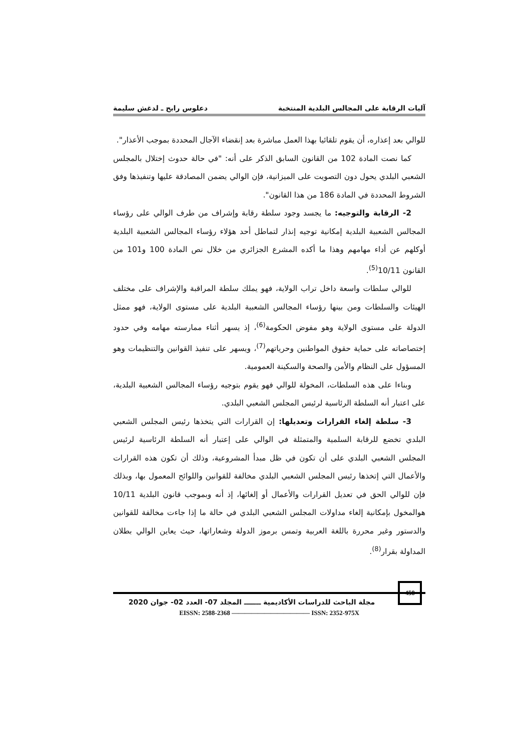آليات الرقابة على المجالس البلدية المنتخبة دعلوس رابح ـ لدغش سليمة
للوالي بعد إعذاره، أن يقوم تلقائيا بهذا العمل مباشرة بعد إنقضاء الآجال المحددة بموجب الأعذار".
كما نصت المادة 102 من القانون السابق الذكر على أنه: "في حالة حدوث إختلال بالمجلس الشعبي البلدي يحول دون التصويت على الميزانية، فإن الوالي يضمن المصادقة عليها وتنفيذها وفق الشروط المحددة في المادة 186 من هذا القانون".
2- الرقابة والتوجيه: ما يجسد وجود سلطة رقابة وإشراف من طرف الوالي على رؤساء المجالس الشعبية البلدية إمكانية توجيه إنذار لتماطل أحد هؤلاء رؤساء المجالس الشعبية البلدية أوكلهم عن أداء مهامهم وهذا ما أكده المشرع الجزائري من خلال نص المادة 100 و101 من القانون 10/11<sup>(5)</sup>.
للوالي سلطات واسعة داخل تراب الولاية، فهو يملك سلطة المراقبة والإشراف على مختلف الهيئات والسلطات ومن بينها رؤساء المجالس الشعبية البلدية على مستوى الولاية، فهو ممثل الدولة على مستوى الولاية وهو مفوض الحكومة<sup>(6)</sup>، إذ يسهر أثناء ممارسته مهامه وفي حدود إختصاصاته على حماية حقوق المواطنين وحرياتهم<sup>(7)</sup>، ويسهر على تنفيذ القوانين والتنظيمات وهو المسؤول على النظام والأمن والصحة والسكينة العمومية.
وبناءا على هذه السلطات، المخولة للوالي فهو يقوم بتوجيه رؤساء المجالس الشعبية البلدية، على اعتبار أنه السلطة الرئاسية لرئيس المجلس الشعبي البلدي.
3- سلطة إلغاء القرارات وتعديلها: إن القرارات التي يتخذها رئيس المجلس الشعبي البلدي تخضع للرقابة السلمية والمتمثلة في الوالي على إعتبار أنه السلطة الرئاسية لرئيس المجلس الشعبي البلدي على أن تكون في ظل مبدأ المشروعية، وذلك أن تكون هذه القرارات والأعمال التي إتخذها رئيس المجلس الشعبي البلدي مخالفة للقوانين واللوائح المعمول بها، وبذلك فإن للوالي الحق في تعديل القرارات والأعمال أو إلغائها، إذ أنه وبموجب قانون البلدية 10/11 هوالمخول بإمكانية إلغاء مداولات المجلس الشعبي البلدي في حالة ما إذا جاءت مخالفة للقوانين والدستور وغير محررة باللغة العربية وتمس برموز الدولة وشعاراتها، حيث يعاين الوالي بطلان المداولة بقرار<sup>(8)</sup>.
458
مجلة الباحث للدراسات الأكاديمية ـــــــ المجلد 07- العدد 02- جوان 2020
EISSN: 2588-2368 ———————————— ISSN: 2352-975X